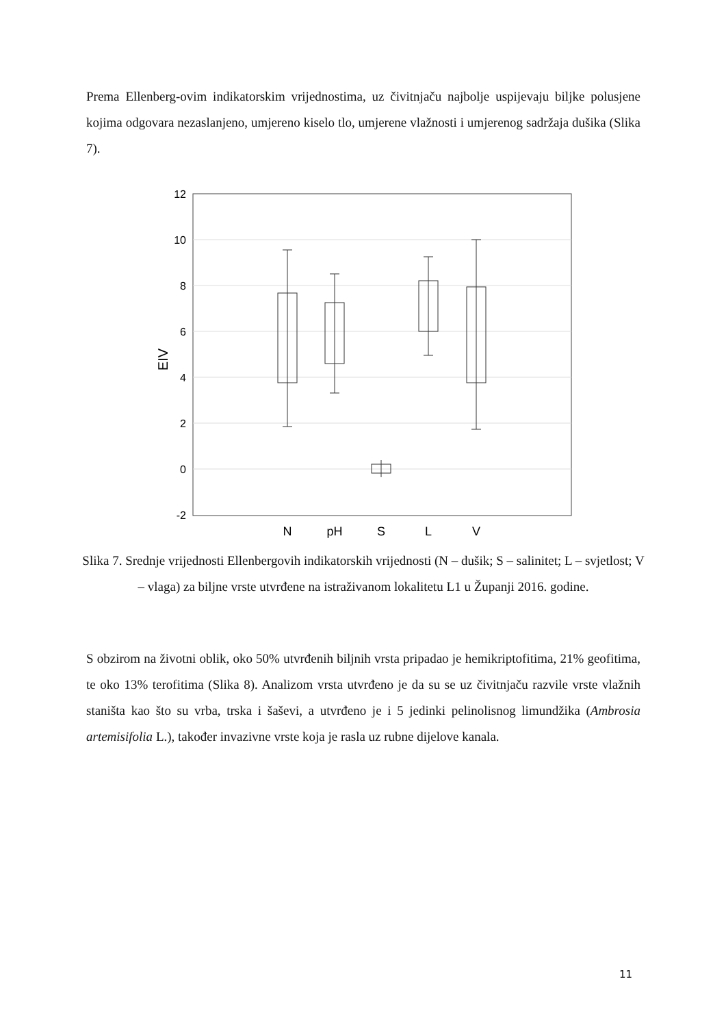Prema Ellenberg-ovim indikatorskim vrijednostima, uz čivitnjaču najbolje uspijevaju biljke polusjene kojima odgovara nezaslanjeno, umjereno kiselo tlo, umjerene vlažnosti i umjerenog sadržaja dušika (Slika 7).
12
10
8
6
4
2
0
-2
EIV
N
pH
S
L
V
Slika 7. Srednje vrijednosti Ellenbergovih indikatorskih vrijednosti (N – dušik; S – salinitet; L – svjetlost; V – vlaga) za biljne vrste utvrđene na istraživanom lokalitetu L1 u Županji 2016. godine.
S obzirom na životni oblik, oko 50% utvrđenih biljnih vrsta pripadao je hemikriptofitima, 21% geofitima, te oko 13% terofitima (Slika 8). Analizom vrsta utvrđeno je da su se uz čivitnjaču razvile vrste vlažnih staništa kao što su vrba, trska i šaševi, a utvrđeno je i 5 jedinki pelinolisnog limundžika (Ambrosia artemisifolia L.), također invazivne vrste koja je rasla uz rubne dijelove kanala.
11